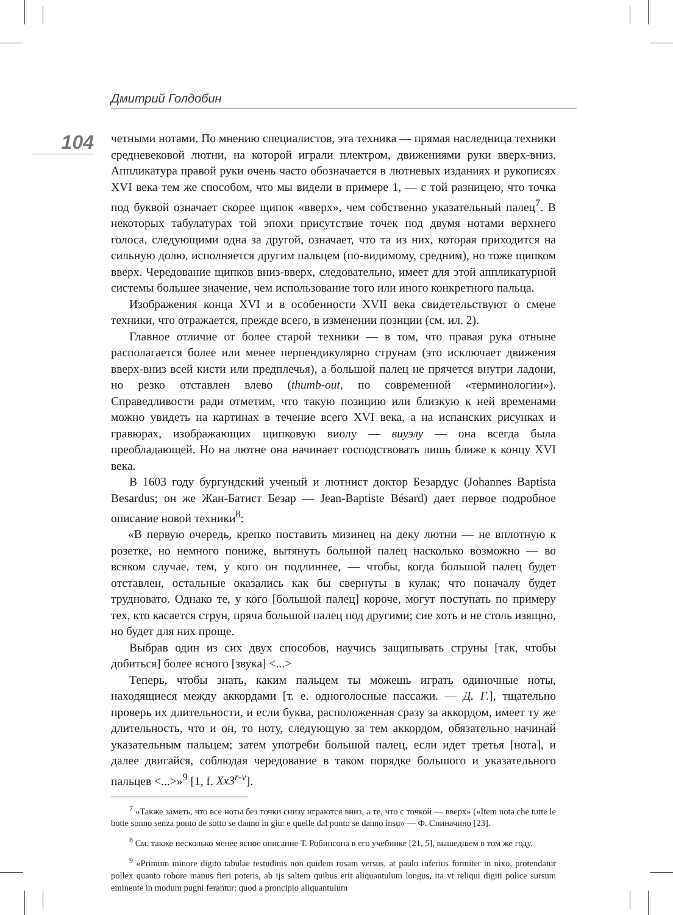Дмитрий Голдобин
104
четными нотами. По мнению специалистов, эта техника — прямая наследница техники средневековой лютни, на которой играли плектром, движениями руки вверх-вниз. Аппликатура правой руки очень часто обозначается в лютневых изданиях и рукописях XVI века тем же способом, что мы видели в примере 1, — с той разницею, что точка под буквой означает скорее щипок «вверх», чем собственно указательный палец<sup>7</sup>. В некоторых табулатурах той эпохи присутствие точек под двумя нотами верхнего голоса, следующими одна за другой, означает, что та из них, которая приходится на сильную долю, исполняется другим пальцем (по-видимому, средним), но тоже щипком вверх. Чередование щипков вниз-вверх, следовательно, имеет для этой аппликатурной системы большее значение, чем использование того или иного конкретного пальца.
Изображения конца XVI и в особенности XVII века свидетельствуют о смене техники, что отражается, прежде всего, в изменении позиции (см. ил. 2).
Главное отличие от более старой техники — в том, что правая рука отныне располагается более или менее перпендикулярно струнам (это исключает движения вверх-вниз всей кисти или предплечья), а большой палец не прячется внутри ладони, но резко отставлен влево (thumb-out, по современной «терминологии»). Справедливости ради отметим, что такую позицию или близкую к ней временами можно увидеть на картинах в течение всего XVI века, а на испанских рисунках и гравюрах, изображающих щипковую виолу — виуэлу — она всегда была преобладающей. Но на лютне она начинает господствовать лишь ближе к концу XVI века.
В 1603 году бургундский ученый и лютнист доктор Безардус (Johannes Baptista Besardus; он же Жан-Батист Безар — Jean-Baptiste Bésard) дает первое подробное описание новой техники<sup>8</sup>:
«В первую очередь, крепко поставить мизинец на деку лютни — не вплотную к розетке, но немного пониже, вытянуть большой палец насколько возможно — во всяком случае, тем, у кого он подлиннее, — чтобы, когда большой палец будет отставлен, остальные оказались как бы свернуты в кулак; что поначалу будет трудновато. Однако те, у кого [большой палец] короче, могут поступать по примеру тех, кто касается струн, пряча большой палец под другими; сие хоть и не столь изящно, но будет для них проще.
Выбрав один из сих двух способов, научись защипывать струны [так, чтобы добиться] более ясного [звука] <...>
Теперь, чтобы знать, каким пальцем ты можешь играть одиночные ноты, находящиеся между аккордами [т. е. одноголосные пассажи. — Д. Г.], тщательно проверь их длительности, и если буква, расположенная сразу за аккордом, имеет ту же длительность, что и он, то ноту, следующую за тем аккордом, обязательно начинай указательным пальцем; затем употреби большой палец, если идет третья [нота], и далее двигайся, соблюдая чередование в таком порядке большого и указательного пальцев <...>»<sup>9</sup> [1, f. Xx3<sup>r-v</sup>].
<sup>7</sup> «Также заметь, что все ноты без точки снизу играются вниз, а те, что с точкой — вверх» («Item nota che tutte le botte sonno senza ponto de sotto se danno in giu: e quelle dal ponto se danno insu» — Ф. Спиначино [23].
<sup>8</sup> См. также несколько менее ясное описание Т. Робинсона в его учебнике [21, 5], вышедшем в том же году.
<sup>9</sup> «Primum minore digito tabulae testudinis non quidem rosam versus, at paulo inferius formiter in nixo, protendatur pollex quanto robore manus fieri poteris, ab ijs saltem quibus erit aliquantulum longus, ita vt reliqui digiti police sursum eminente in modum pugni ferantur: quod a proncipio aliquantulum